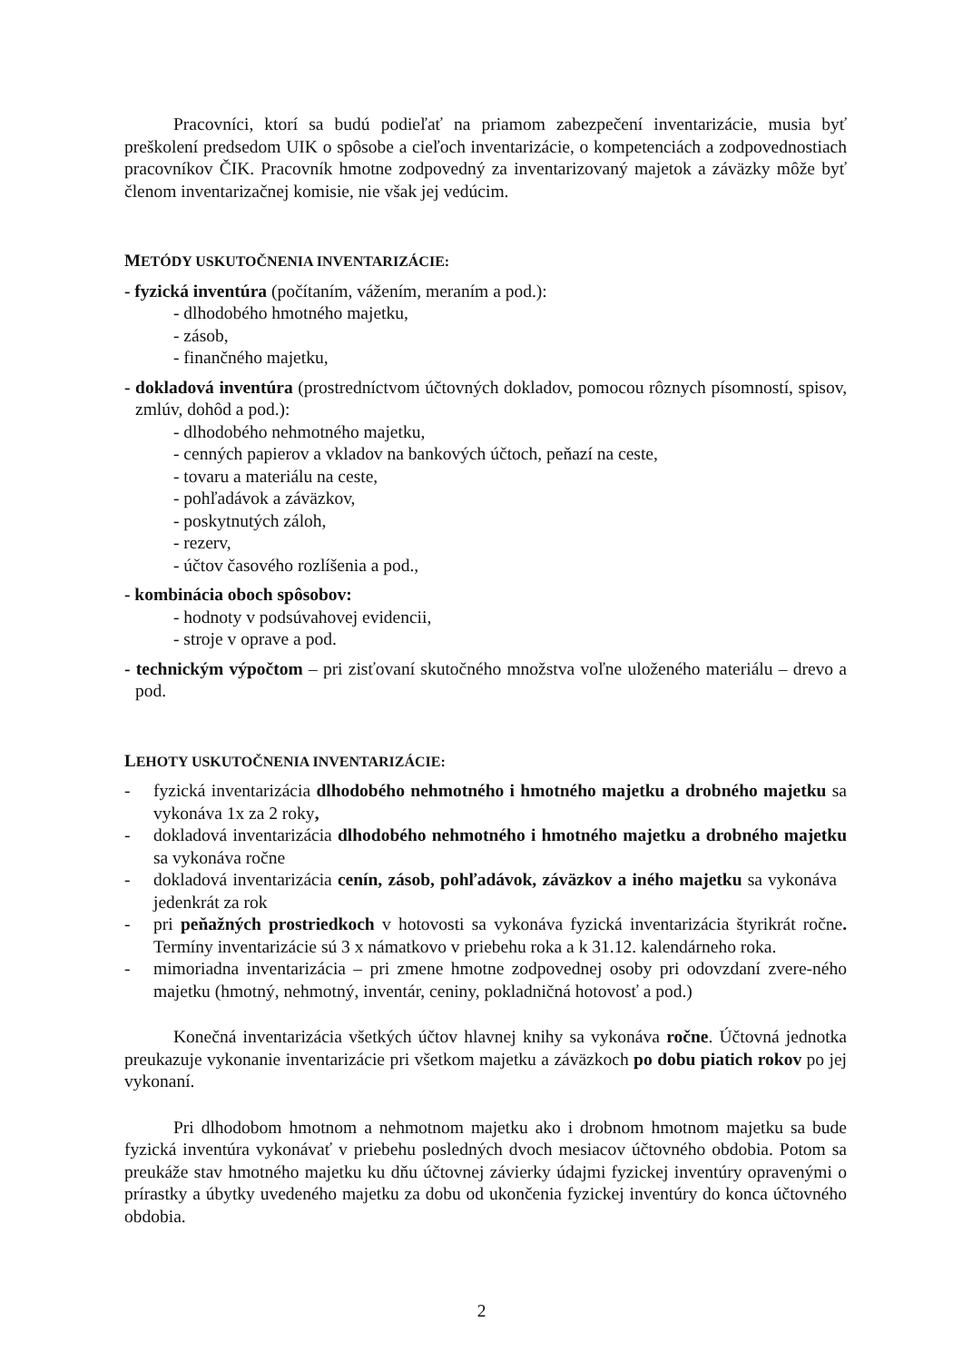Pracovníci, ktorí sa budú podieľať na priamom zabezpečení inventarizácie, musia byť preškolení predsedom UIK o spôsobe a cieľoch inventarizácie, o kompetenciách a zodpovednostiach pracovníkov ČIK. Pracovník hmotne zodpovedný za inventarizovaný majetok a záväzky môže byť členom inventarizačnej komisie, nie však jej vedúcim.
METÓDY USKUTOČNENIA INVENTARIZÁCIE:
- fyzická inventúra (počítaním, vážením, meraním a pod.):
- dlhodobého hmotného majetku,
- zásob,
- finančného majetku,
- dokladová inventúra (prostredníctvom účtovných dokladov, pomocou rôznych písomností, spisov, zmlúv, dohôd a pod.):
- dlhodobého nehmotného majetku,
- cenných papierov a vkladov na bankových účtoch, peňazí na ceste,
- tovaru a materiálu na ceste,
- pohľadávok a záväzkov,
- poskytnutých záloh,
- rezerv,
- účtov časového rozlíšenia a pod.,
- kombinácia oboch spôsobov:
- hodnoty v podsúvahovej evidencii,
- stroje v oprave a pod.
- technickým výpočtom – pri zisťovaní skutočného množstva voľne uloženého materiálu – drevo a pod.
LEHOTY USKUTOČNENIA INVENTARIZÁCIE:
- fyzická inventarizácia dlhodobého nehmotného i hmotného majetku a drobného majetku sa vykonáva 1x za 2 roky,
- dokladová inventarizácia dlhodobého nehmotného i hmotného majetku a drobného majetku sa vykonáva ročne
- dokladová inventarizácia cenín, zásob, pohľadávok, záväzkov a iného majetku sa vykonáva jedenkrát za rok
- pri peňažných prostriedkoch v hotovosti sa vykonáva fyzická inventarizácia štyrikrát ročne. Termíny inventarizácie sú 3 x námatkovo v priebehu roka a k 31.12. kalendárneho roka.
- mimoriadna inventarizácia – pri zmene hmotne zodpovednej osoby pri odovzdaní zvere-ného majetku (hmotný, nehmotný, inventár, ceniny, pokladničná hotovosť a pod.)
Konečná inventarizácia všetkých účtov hlavnej knihy sa vykonáva ročne. Účtovná jednotka preukazuje vykonanie inventarizácie pri všetkom majetku a záväzkoch po dobu piatich rokov po jej vykonaní.
Pri dlhodobom hmotnom a nehmotnom majetku ako i drobnom hmotnom majetku sa bude fyzická inventúra vykonávať v priebehu posledných dvoch mesiacov účtovného obdobia. Potom sa preukáže stav hmotného majetku ku dňu účtovnej závierky údajmi fyzickej inventúry opravenými o prírastky a úbytky uvedeného majetku za dobu od ukončenia fyzickej inventúry do konca účtovného obdobia.
2